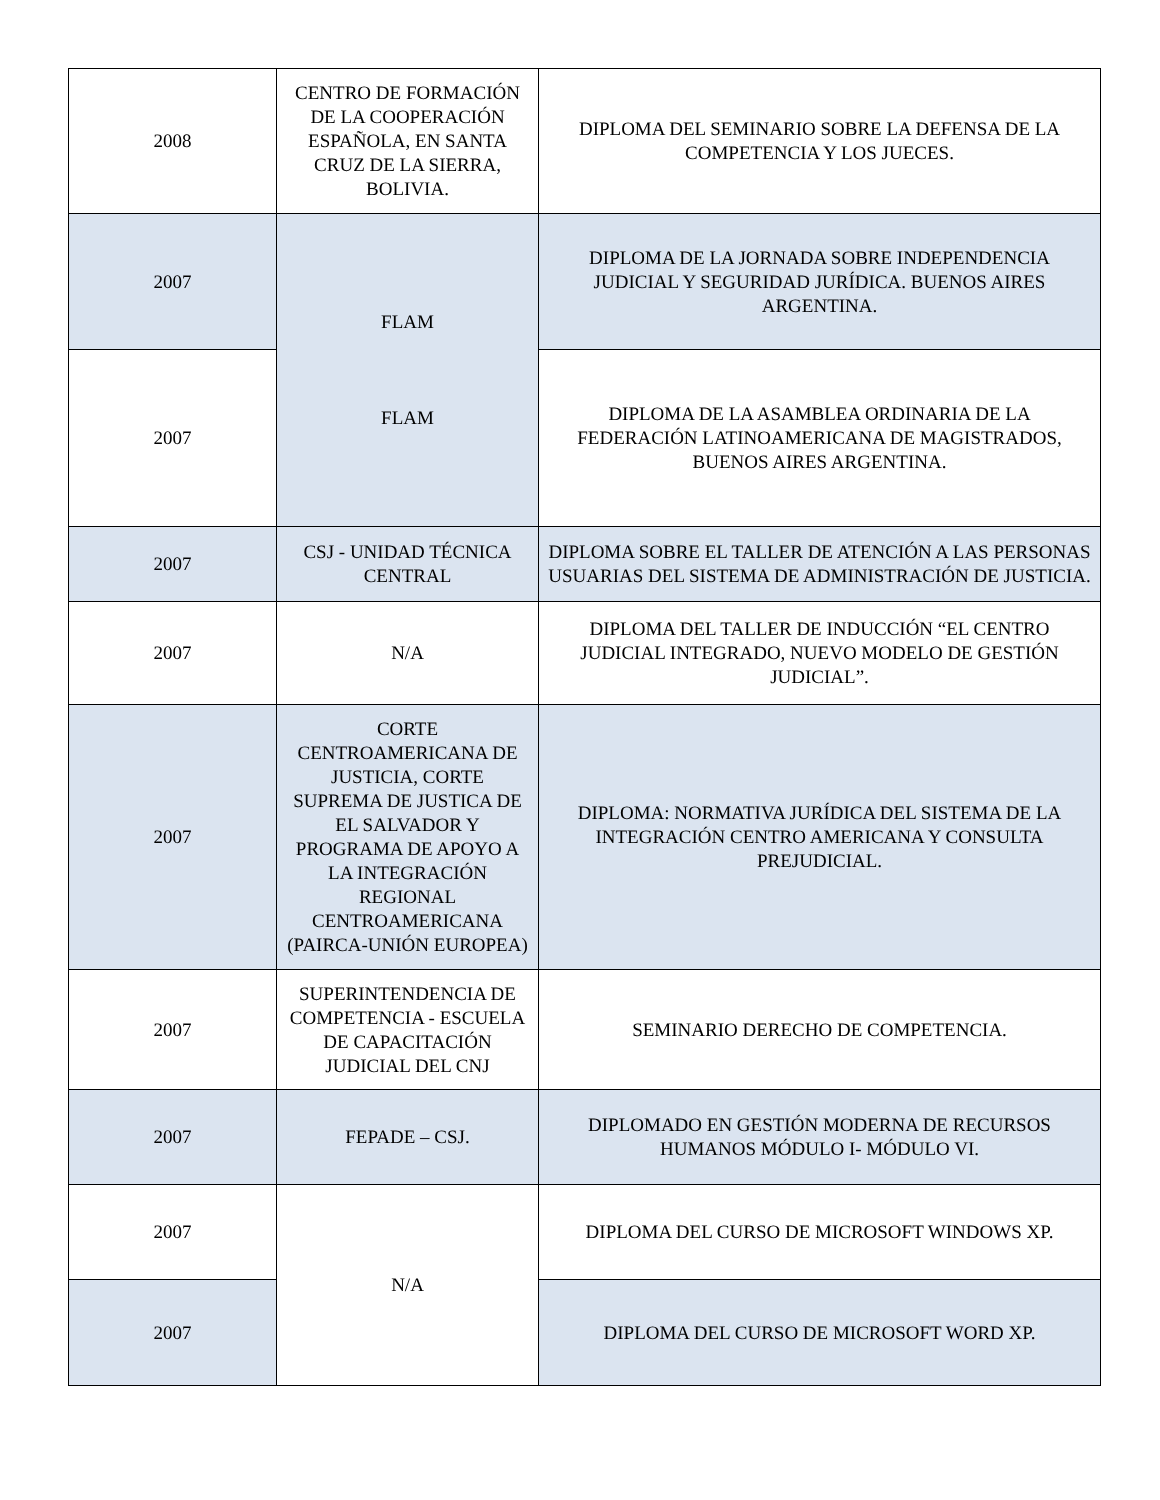| 2008 | CENTRO DE FORMACIÓN DE LA COOPERACIÓN ESPAÑOLA, EN SANTA CRUZ DE LA SIERRA, BOLIVIA. | DIPLOMA DEL SEMINARIO SOBRE LA DEFENSA DE LA COMPETENCIA Y LOS JUECES. |
| 2007 | FLAM FLAM | DIPLOMA DE LA JORNADA SOBRE INDEPENDENCIA JUDICIAL Y SEGURIDAD JURÍDICA. BUENOS AIRES ARGENTINA. |
| 2007 | | DIPLOMA DE LA ASAMBLEA ORDINARIA DE LA FEDERACIÓN LATINOAMERICANA DE MAGISTRADOS, BUENOS AIRES ARGENTINA. |
| 2007 | CSJ - UNIDAD TÉCNICA CENTRAL | DIPLOMA SOBRE EL TALLER DE ATENCIÓN A LAS PERSONAS USUARIAS DEL SISTEMA DE ADMINISTRACIÓN DE JUSTICIA. |
| 2007 | N/A | DIPLOMA DEL TALLER DE INDUCCIÓN “EL CENTRO JUDICIAL INTEGRADO, NUEVO MODELO DE GESTIÓN JUDICIAL”. |
| 2007 | CORTE CENTROAMERICANA DE JUSTICIA, CORTE SUPREMA DE JUSTICA DE EL SALVADOR Y PROGRAMA DE APOYO A LA INTEGRACIÓN REGIONAL CENTROAMERICANA (PAIRCA-UNIÓN EUROPEA) | DIPLOMA: NORMATIVA JURÍDICA DEL SISTEMA DE LA INTEGRACIÓN CENTRO AMERICANA Y CONSULTA PREJUDICIAL. |
| 2007 | SUPERINTENDENCIA DE COMPETENCIA - ESCUELA DE CAPACITACIÓN JUDICIAL DEL CNJ | SEMINARIO DERECHO DE COMPETENCIA. |
| 2007 | FEPADE – CSJ. | DIPLOMADO EN GESTIÓN MODERNA DE RECURSOS HUMANOS MÓDULO I- MÓDULO VI. |
| 2007 | N/A | DIPLOMA DEL CURSO DE MICROSOFT WINDOWS XP. |
| 2007 | | DIPLOMA DEL CURSO DE MICROSOFT WORD XP. |